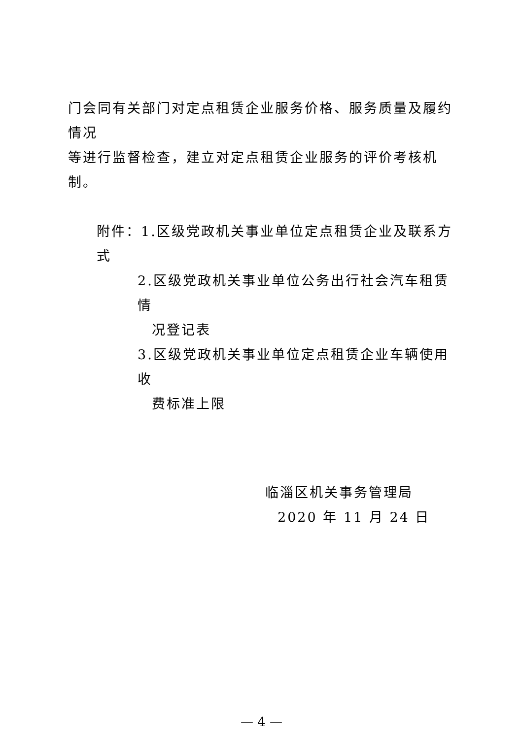门会同有关部门对定点租赁企业服务价格、服务质量及履约情况
等进行监督检查，建立对定点租赁企业服务的评价考核机制。
附件：1.区级党政机关事业单位定点租赁企业及联系方式
2.区级党政机关事业单位公务出行社会汽车租赁情
况登记表
3.区级党政机关事业单位定点租赁企业车辆使用收
费标准上限
临淄区机关事务管理局
2020 年 11 月 24 日
— 4 —